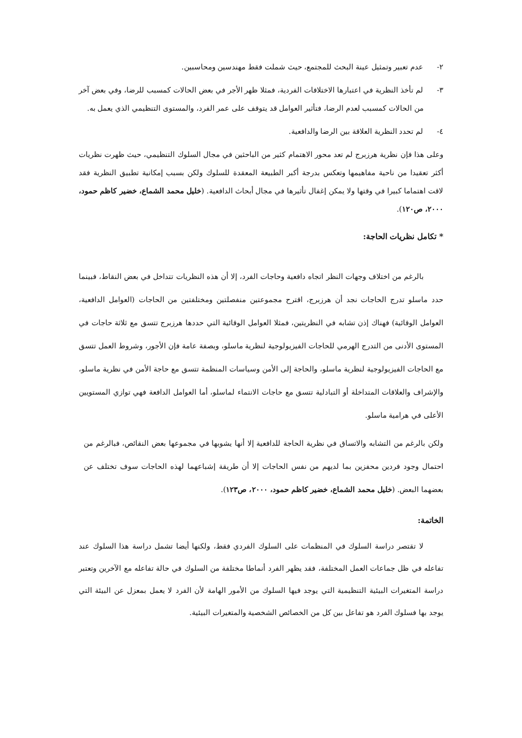٢- عدم تعبير وتمثيل عينة البحث للمجتمع، حيث شملت فقط مهندسين ومحاسبين.
٣- لم تأخذ النظرية في اعتبارها الاختلافات الفردية، فمثلا ظهر الأجر في بعض الحالات كمسبب للرضا، وفي بعض آخر من الحالات كمسبب لعدم الرضا، فتأثير العوامل قد يتوقف على عمر الفرد، والمستوى التنظيمي الذي يعمل به.
٤- لم تحدد النظرية العلاقة بين الرضا والدافعية.
وعلى هذا فإن نظرية هرزبرج لم تعد محور الاهتمام كثير من الباحثين في مجال السلوك التنظيمي، حيث ظهرت نظريات أكثر تعقيدا من ناحية مفاهيمها وتعكس بدرجة أكبر الطبيعة المعقدة للسلوك ولكن بسبب إمكانية تطبيق النظرية فقد لاقت اهتماما كبيرا في وقتها ولا يمكن إغفال تأثيرها في مجال أبحاث الدافعية. (خليل محمد الشماع، خضير كاظم حمود، ٢٠٠٠، ص١٢٠).
* تكامل نظريات الحاجة:
بالرغم من اختلاف وجهات النظر اتجاه دافعية وحاجات الفرد، إلا أن هذه النظريات تتداخل في بعض النقاط، فبينما حدد ماسلو تدرج الحاجات نجد أن هرزبرج، اقترح مجموعتين منفصلتين ومختلفتين من الحاجات (العوامل الدافعية، العوامل الوقائية) فهناك إذن تشابه في النظريتين، فمثلا العوامل الوقائية التي حددها هرزبرج تتسق مع ثلاثة حاجات في المستوى الأدنى من التدرج الهرمي للحاجات الفيزيولوجية لنظرية ماسلو، وبصفة عامة فإن الأجور، وشروط العمل تتسق مع الحاجات الفيزيولوجية لنظرية ماسلو، والحاجة إلى الأمن وسياسات المنظمة تتسق مع حاجة الأمن في نظرية ماسلو، والإشراف والعلاقات المتداخلة أو التبادلية تتسق مع حاجات الانتماء لماسلو، أما العوامل الدافعة فهي توازي المستويين الأعلى في هرامية ماسلو.
ولكن بالرغم من التشابه والاتساق في نظرية الحاجة للدافعية إلا أنها يشوبها في مجموعها بعض النقائص، فبالرغم من احتمال وجود فردين محفزين بما لديهم من نفس الحاجات إلا أن طريقة إشباعهما لهذه الحاجات سوف تختلف عن بعضهما البعض. (خليل محمد الشماع، خضير كاظم حمود، ٢٠٠٠، ص١٢٣).
الخاتمة:
لا تقتصر دراسة السلوك في المنظمات على السلوك الفردي فقط، ولكنها أيضا تشمل دراسة هذا السلوك عند تفاعله في ظل جماعات العمل المختلفة، فقد يظهر الفرد أنماطا مختلفة من السلوك في حالة تفاعله مع الآخرين وتعتبر دراسة المتغيرات البيئية التنظيمية التي يوجد فيها السلوك من الأمور الهامة لأن الفرد لا يعمل بمعزل عن البيئة التي يوجد بها فسلوك الفرد هو تفاعل بين كل من الخصائص الشخصية والمتغيرات البيئية.